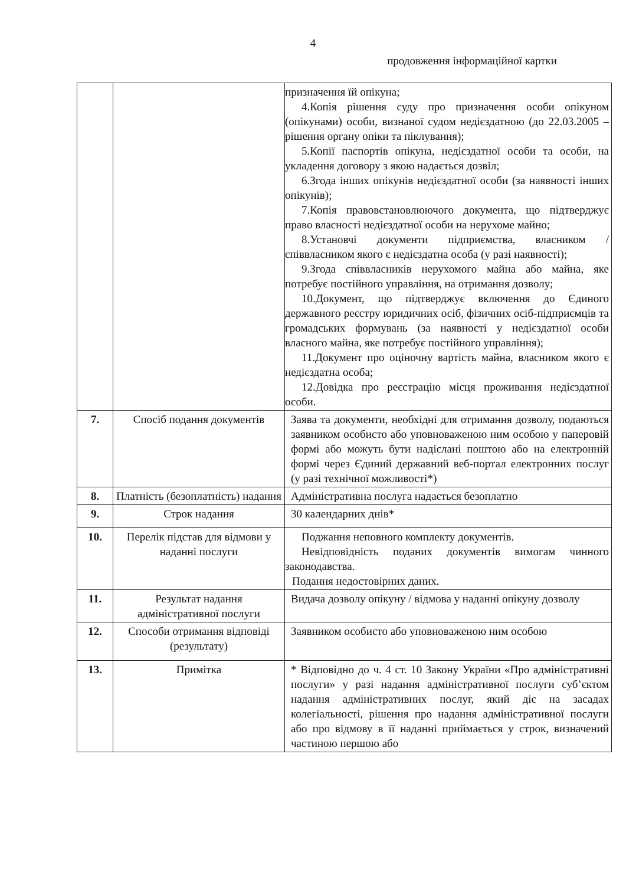4
продовження інформаційної картки
| | | призначення їй опікуна; 4.Копія рішення суду про призначення особи опікуном (опікунами) особи, визнаної судом недієздатною (до 22.03.2005 – рішення органу опіки та піклування); 5.Копії паспортів опікуна, недієздатної особи та особи, на укладення договору з якою надається дозвіл; 6.Згода інших опікунів недієздатної особи (за наявності інших опікунів); 7.Копія правовстановлюючого документа, що підтверджує право власності недієздатної особи на нерухоме майно; 8.Установчі документи підприємства, власником / співвласником якого є недієздатна особа (у разі наявності); 9.Згода співвласників нерухомого майна або майна, яке потребує постійного управління, на отримання дозволу; 10.Документ, що підтверджує включення до Єдиного державного реєстру юридичних осіб, фізичних осіб-підприємців та громадських формувань (за наявності у недієздатної особи власного майна, яке потребує постійного управління); 11.Документ про оціночну вартість майна, власником якого є недієздатна особа; 12.Довідка про реєстрацію місця проживання недієздатної особи. |
| 7. | Спосіб подання документів | Заява та документи, необхідні для отримання дозволу, подаються заявником особисто або уповноваженою ним особою у паперовій формі або можуть бути надіслані поштою або на електронній формі через Єдиний державний веб-портал електронних послуг (у разі технічної можливості*) |
| 8. | Платність (безоплатність) надання | Адміністративна послуга надається безоплатно |
| 9. | Строк надання | 30 календарних днів* |
| 10. | Перелік підстав для відмови у наданні послуги | Поджання неповного комплекту документів. Невідповідність поданих документів вимогам чинного законодавства. Подання недостовірних даних. |
| 11. | Результат надання адміністративної послуги | Видача дозволу опікуну / відмова у наданні опікуну дозволу |
| 12. | Способи отримання відповіді (результату) | Заявником особисто або уповноваженою ним особою |
| 13. | Примітка | * Відповідно до ч. 4 ст. 10 Закону України «Про адміністративні послуги» у разі надання адміністративної послуги суб’єктом надання адміністративних послуг, який діє на засадах колегіальності, рішення про надання адміністративної послуги або про відмову в її наданні приймається у строк, визначений частиною першою або |